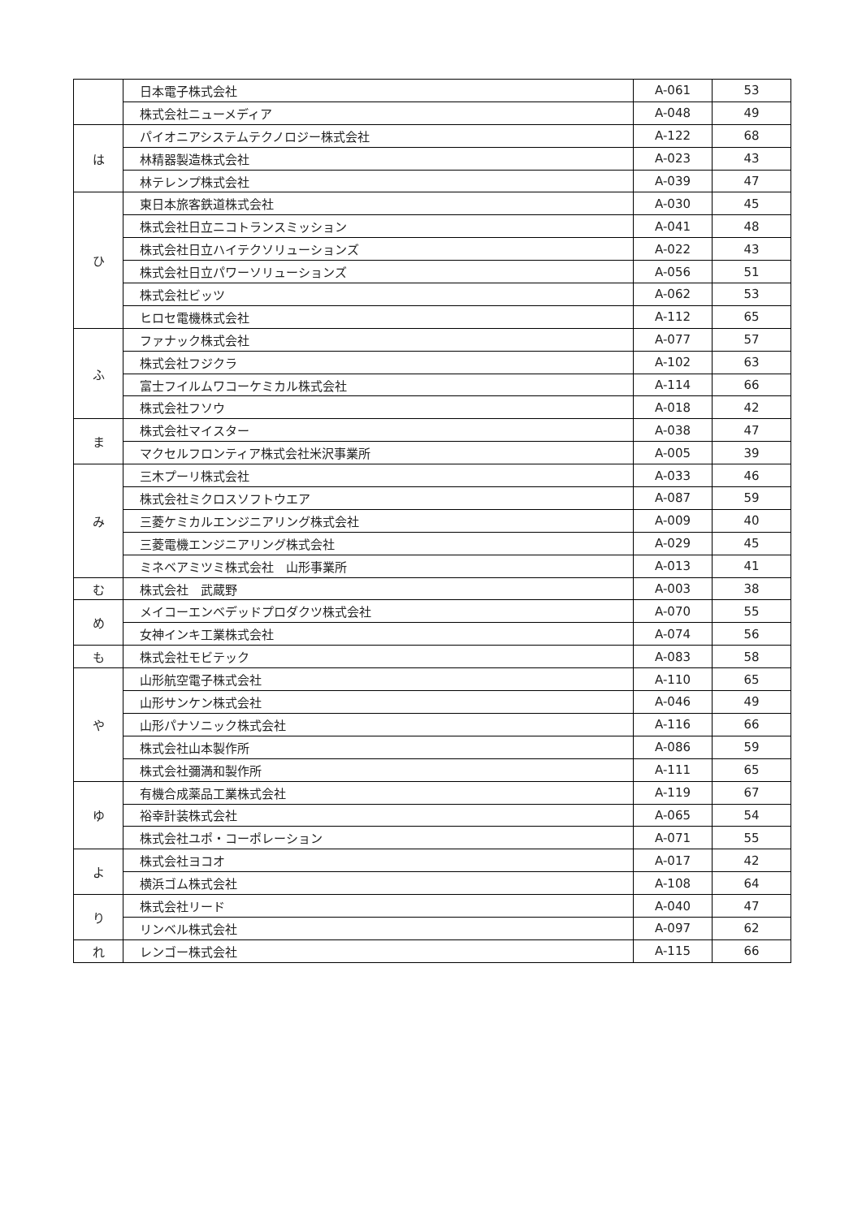| | 日本電子株式会社 | A-061 | 53 |
| | 株式会社ニューメディア | A-048 | 49 |
| は | パイオニアシステムテクノロジー株式会社 | A-122 | 68 |
| | 林精器製造株式会社 | A-023 | 43 |
| | 林テレンプ株式会社 | A-039 | 47 |
| ひ | 東日本旅客鉄道株式会社 | A-030 | 45 |
| | 株式会社日立ニコトランスミッション | A-041 | 48 |
| | 株式会社日立ハイテクソリューションズ | A-022 | 43 |
| | 株式会社日立パワーソリューションズ | A-056 | 51 |
| | 株式会社ビッツ | A-062 | 53 |
| | ヒロセ電機株式会社 | A-112 | 65 |
| ふ | ファナック株式会社 | A-077 | 57 |
| | 株式会社フジクラ | A-102 | 63 |
| | 富士フイルムワコーケミカル株式会社 | A-114 | 66 |
| | 株式会社フソウ | A-018 | 42 |
| ま | 株式会社マイスター | A-038 | 47 |
| | マクセルフロンティア株式会社米沢事業所 | A-005 | 39 |
| み | 三木プーリ株式会社 | A-033 | 46 |
| | 株式会社ミクロスソフトウエア | A-087 | 59 |
| | 三菱ケミカルエンジニアリング株式会社 | A-009 | 40 |
| | 三菱電機エンジニアリング株式会社 | A-029 | 45 |
| | ミネベアミツミ株式会社 山形事業所 | A-013 | 41 |
| む | 株式会社 武蔵野 | A-003 | 38 |
| め | メイコーエンベデッドプロダクツ株式会社 | A-070 | 55 |
| | 女神インキ工業株式会社 | A-074 | 56 |
| も | 株式会社モビテック | A-083 | 58 |
| や | 山形航空電子株式会社 | A-110 | 65 |
| | 山形サンケン株式会社 | A-046 | 49 |
| | 山形パナソニック株式会社 | A-116 | 66 |
| | 株式会社山本製作所 | A-086 | 59 |
| | 株式会社彌満和製作所 | A-111 | 65 |
| ゆ | 有機合成薬品工業株式会社 | A-119 | 67 |
| | 裕幸計装株式会社 | A-065 | 54 |
| | 株式会社ユポ・コーポレーション | A-071 | 55 |
| よ | 株式会社ヨコオ | A-017 | 42 |
| | 横浜ゴム株式会社 | A-108 | 64 |
| り | 株式会社リード | A-040 | 47 |
| | リンベル株式会社 | A-097 | 62 |
| れ | レンゴー株式会社 | A-115 | 66 |